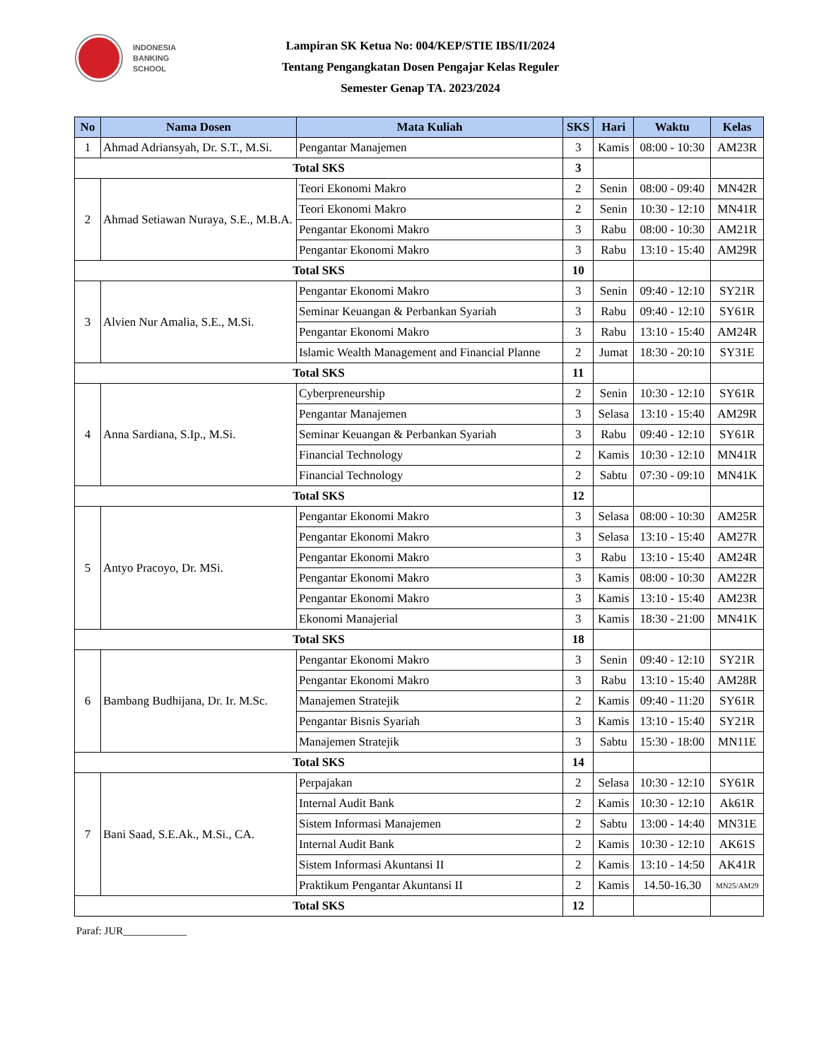INDONESIA
BANKING
SCHOOL
Lampiran SK Ketua No: 004/KEP/STIE IBS/II/2024
Tentang Pengangkatan Dosen Pengajar Kelas Reguler
Semester Genap TA. 2023/2024
| No | Nama Dosen | Mata Kuliah | SKS | Hari | Waktu | Kelas |
| --- | --- | --- | --- | --- | --- | --- |
| 1 | Ahmad Adriansyah, Dr. S.T., M.Si. | Pengantar Manajemen | 3 | Kamis | 08:00 - 10:30 | AM23R |
| Total SKS | | | 3 | | | |
| 2 | Ahmad Setiawan Nuraya, S.E., M.B.A. | Teori Ekonomi Makro | 2 | Senin | 08:00 - 09:40 | MN42R |
| | | Teori Ekonomi Makro | 2 | Senin | 10:30 - 12:10 | MN41R |
| | | Pengantar Ekonomi Makro | 3 | Rabu | 08:00 - 10:30 | AM21R |
| | | Pengantar Ekonomi Makro | 3 | Rabu | 13:10 - 15:40 | AM29R |
| Total SKS | | | 10 | | | |
| 3 | Alvien Nur Amalia, S.E., M.Si. | Pengantar Ekonomi Makro | 3 | Senin | 09:40 - 12:10 | SY21R |
| | | Seminar Keuangan & Perbankan Syariah | 3 | Rabu | 09:40 - 12:10 | SY61R |
| | | Pengantar Ekonomi Makro | 3 | Rabu | 13:10 - 15:40 | AM24R |
| | | Islamic Wealth Management and Financial Planne | 2 | Jumat | 18:30 - 20:10 | SY31E |
| Total SKS | | | 11 | | | |
| 4 | Anna Sardiana, S.Ip., M.Si. | Cyberpreneurship | 2 | Senin | 10:30 - 12:10 | SY61R |
| | | Pengantar Manajemen | 3 | Selasa | 13:10 - 15:40 | AM29R |
| | | Seminar Keuangan & Perbankan Syariah | 3 | Rabu | 09:40 - 12:10 | SY61R |
| | | Financial Technology | 2 | Kamis | 10:30 - 12:10 | MN41R |
| | | Financial Technology | 2 | Sabtu | 07:30 - 09:10 | MN41K |
| Total SKS | | | 12 | | | |
| 5 | Antyo Pracoyo, Dr. MSi. | Pengantar Ekonomi Makro | 3 | Selasa | 08:00 - 10:30 | AM25R |
| | | Pengantar Ekonomi Makro | 3 | Selasa | 13:10 - 15:40 | AM27R |
| | | Pengantar Ekonomi Makro | 3 | Rabu | 13:10 - 15:40 | AM24R |
| | | Pengantar Ekonomi Makro | 3 | Kamis | 08:00 - 10:30 | AM22R |
| | | Pengantar Ekonomi Makro | 3 | Kamis | 13:10 - 15:40 | AM23R |
| | | Ekonomi Manajerial | 3 | Kamis | 18:30 - 21:00 | MN41K |
| Total SKS | | | 18 | | | |
| 6 | Bambang Budhijana, Dr. Ir. M.Sc. | Pengantar Ekonomi Makro | 3 | Senin | 09:40 - 12:10 | SY21R |
| | | Pengantar Ekonomi Makro | 3 | Rabu | 13:10 - 15:40 | AM28R |
| | | Manajemen Stratejik | 2 | Kamis | 09:40 - 11:20 | SY61R |
| | | Pengantar Bisnis Syariah | 3 | Kamis | 13:10 - 15:40 | SY21R |
| | | Manajemen Stratejik | 3 | Sabtu | 15:30 - 18:00 | MN11E |
| Total SKS | | | 14 | | | |
| 7 | Bani Saad, S.E.Ak., M.Si., CA. | Perpajakan | 2 | Selasa | 10:30 - 12:10 | SY61R |
| | | Internal Audit Bank | 2 | Kamis | 10:30 - 12:10 | Ak61R |
| | | Sistem Informasi Manajemen | 2 | Sabtu | 13:00 - 14:40 | MN31E |
| | | Internal Audit Bank | 2 | Kamis | 10:30 - 12:10 | AK61S |
| | | Sistem Informasi Akuntansi II | 2 | Kamis | 13:10 - 14:50 | AK41R |
| | | Praktikum Pengantar Akuntansi II | 2 | Kamis | 14.50-16.30 | MN25/AM29 |
| Total SKS | | | 12 | | | |
Paraf: JUR____________